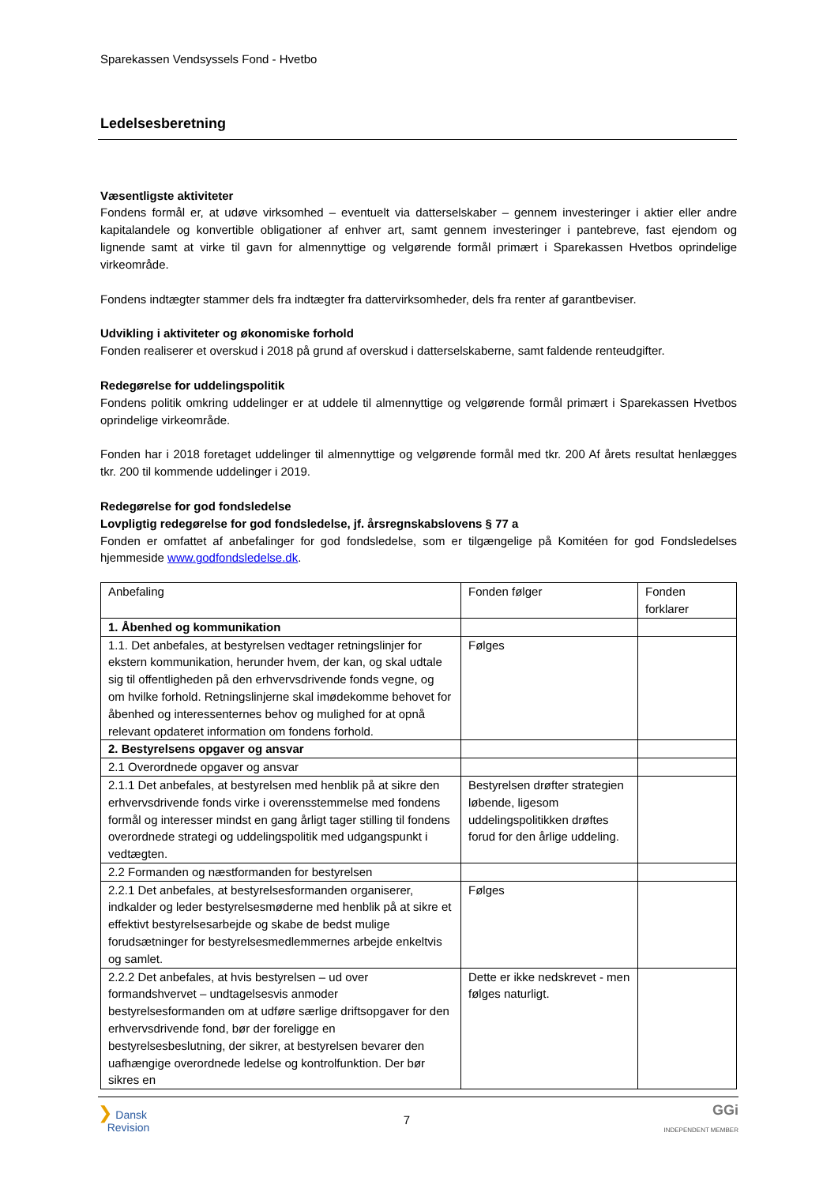Sparekassen Vendsyssels Fond - Hvetbo
Ledelsesberetning
Væsentligste aktiviteter
Fondens formål er, at udøve virksomhed – eventuelt via datterselskaber – gennem investeringer i aktier eller andre kapitalandele og konvertible obligationer af enhver art, samt gennem investeringer i pantebreve, fast ejendom og lignende samt at virke til gavn for almennyttige og velgørende formål primært i Sparekassen Hvetbos oprindelige virkeområde.
Fondens indtægter stammer dels fra indtægter fra dattervirksomheder, dels fra renter af garantbeviser.
Udvikling i aktiviteter og økonomiske forhold
Fonden realiserer et overskud i 2018 på grund af overskud i datterselskaberne, samt faldende renteudgifter.
Redegørelse for uddelingspolitik
Fondens politik omkring uddelinger er at uddele til almennyttige og velgørende formål primært i Sparekassen Hvetbos oprindelige virkeområde.
Fonden har i 2018 foretaget uddelinger til almennyttige og velgørende formål med tkr. 200 Af årets resultat henlægges tkr. 200 til kommende uddelinger i 2019.
Redegørelse for god fondsledelse
Lovpligtig redegørelse for god fondsledelse, jf. årsregnskabslovens § 77 a
Fonden er omfattet af anbefalinger for god fondsledelse, som er tilgængelige på Komitéen for god Fondsledelses hjemmeside www.godfondsledelse.dk.
| Anbefaling | Fonden følger | Fonden forklarer |
| 1. Åbenhed og kommunikation | | |
| 1.1. Det anbefales, at bestyrelsen vedtager retningslinjer for ekstern kommunikation, herunder hvem, der kan, og skal udtale sig til offentligheden på den erhvervsdrivende fonds vegne, og om hvilke forhold. Retningslinjerne skal imødekomme behovet for åbenhed og interessenternes behov og mulighed for at opnå relevant opdateret information om fondens forhold. | Følges | |
| 2. Bestyrelsens opgaver og ansvar | | |
| 2.1 Overordnede opgaver og ansvar | | |
| 2.1.1 Det anbefales, at bestyrelsen med henblik på at sikre den erhvervsdrivende fonds virke i overensstemmelse med fondens formål og interesser mindst en gang årligt tager stilling til fondens overordnede strategi og uddelingspolitik med udgangspunkt i vedtægten. | Bestyrelsen drøfter strategien løbende, ligesom uddelingspolitikken drøftes forud for den årlige uddeling. | |
| 2.2 Formanden og næstformanden for bestyrelsen | | |
| 2.2.1 Det anbefales, at bestyrelsesformanden organiserer, indkalder og leder bestyrelsesmøderne med henblik på at sikre et effektivt bestyrelsesarbejde og skabe de bedst mulige forudsætninger for bestyrelsesmedlemmernes arbejde enkeltvis og samlet. | Følges | |
| 2.2.2 Det anbefales, at hvis bestyrelsen – ud over formandshvervet – undtagelsesvis anmoder bestyrelsesformanden om at udføre særlige driftsopgaver for den erhvervsdrivende fond, bør der foreligge en bestyrelsesbeslutning, der sikrer, at bestyrelsen bevarer den uafhængige overordnede ledelse og kontrolfunktion. Der bør sikres en | Dette er ikke nedskrevet - men følges naturligt. | |
❯ Dansk
Revision
7
GGi
INDEPENDENT MEMBER